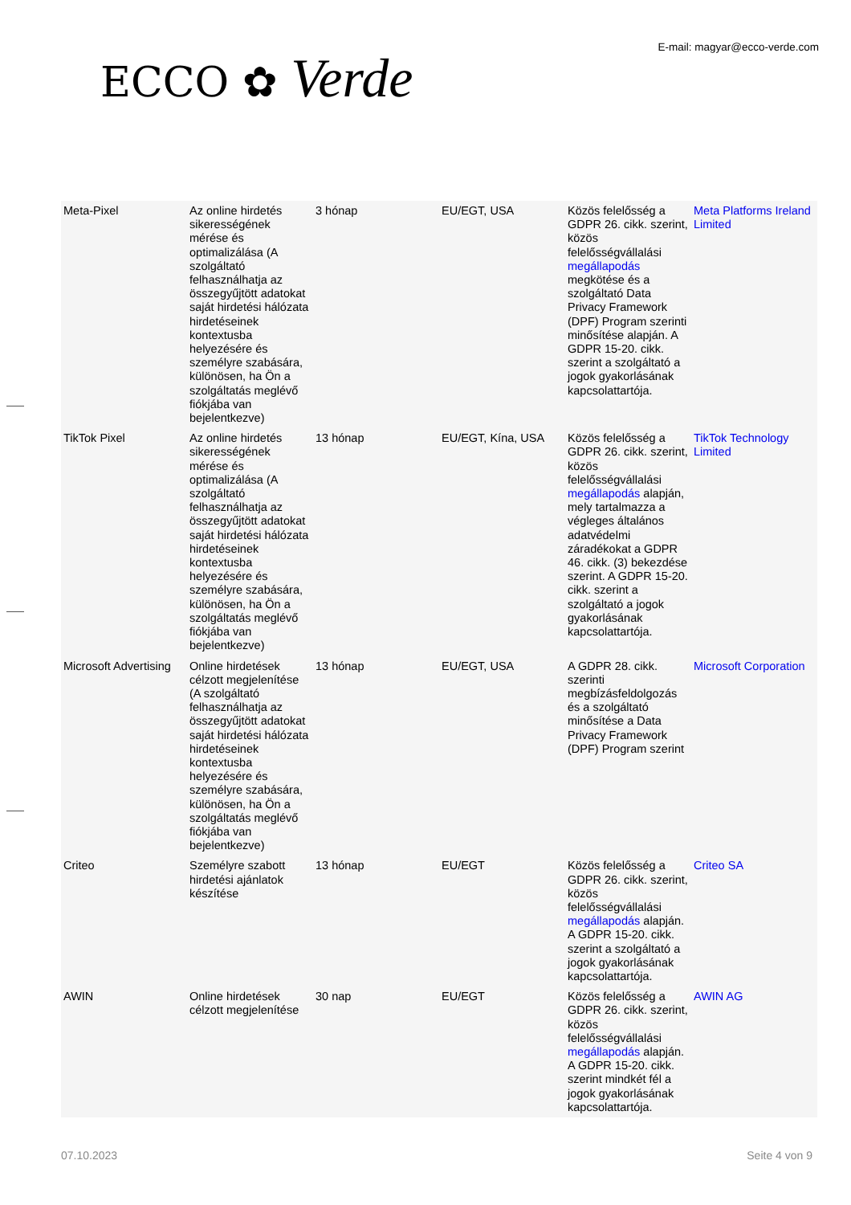ECCO ✿ Verde
E-mail: magyar@ecco-verde.com
| Meta-Pixel | Az online hirdetés sikerességének mérése és optimalizálása (A szolgáltató felhasználhatja az összegyűjtött adatokat saját hirdetési hálózata hirdetéseinek kontextusba helyezésére és személyre szabására, különösen, ha Ön a szolgáltatás meglévő fiókjába van bejelentkezve) | 3 hónap | EU/EGT, USA | Közös felelősség a GDPR 26. cikk. szerint, közös felelősségvállalási megállapodás megkötése és a szolgáltató Data Privacy Framework (DPF) Program szerinti minősítése alapján. A GDPR 15-20. cikk. szerint a szolgáltató a jogok gyakorlásának kapcsolattartója. | Meta Platforms Ireland Limited |
| TikTok Pixel | Az online hirdetés sikerességének mérése és optimalizálása (A szolgáltató felhasználhatja az összegyűjtött adatokat saját hirdetési hálózata hirdetéseinek kontextusba helyezésére és személyre szabására, különösen, ha Ön a szolgáltatás meglévő fiókjába van bejelentkezve) | 13 hónap | EU/EGT, Kína, USA | Közös felelősség a GDPR 26. cikk. szerint, közös felelősségvállalási megállapodás alapján, mely tartalmazza a végleges általános adatvédelmi záradékokat a GDPR 46. cikk. (3) bekezdése szerint. A GDPR 15-20. cikk. szerint a szolgáltató a jogok gyakorlásának kapcsolattartója. | TikTok Technology Limited |
| Microsoft Advertising | Online hirdetések célzott megjelenítése (A szolgáltató felhasználhatja az összegyűjtött adatokat saját hirdetési hálózata hirdetéseinek kontextusba helyezésére és személyre szabására, különösen, ha Ön a szolgáltatás meglévő fiókjába van bejelentkezve) | 13 hónap | EU/EGT, USA | A GDPR 28. cikk. szerinti megbízásfeldolgozás és a szolgáltató minősítése a Data Privacy Framework (DPF) Program szerint | Microsoft Corporation |
| Criteo | Személyre szabott hirdetési ajánlatok készítése | 13 hónap | EU/EGT | Közös felelősség a GDPR 26. cikk. szerint, közös felelősségvállalási megállapodás alapján. A GDPR 15-20. cikk. szerint a szolgáltató a jogok gyakorlásának kapcsolattartója. | Criteo SA |
| AWIN | Online hirdetések célzott megjelenítése | 30 nap | EU/EGT | Közös felelősség a GDPR 26. cikk. szerint, közös felelősségvállalási megállapodás alapján. A GDPR 15-20. cikk. szerint mindkét fél a jogok gyakorlásának kapcsolattartója. | AWIN AG |
07.10.2023 Seite 4 von 9